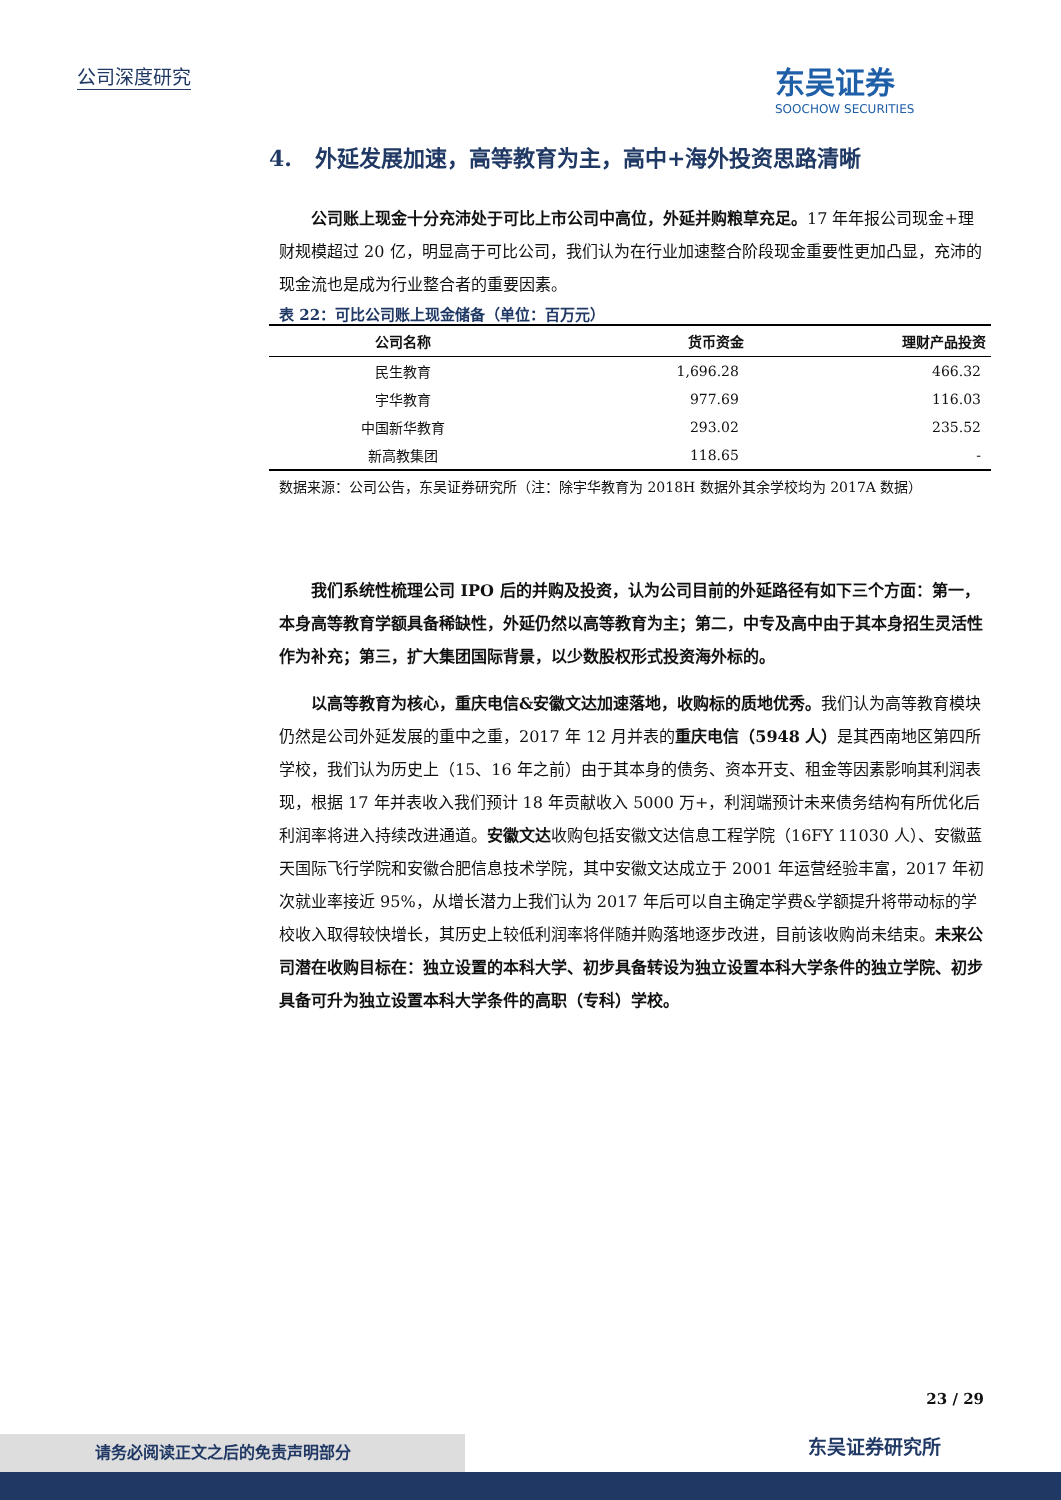公司深度研究
东吴证券
SOOCHOW SECURITIES
4. 外延发展加速，高等教育为主，高中+海外投资思路清晰
公司账上现金十分充沛处于可比上市公司中高位，外延并购粮草充足。17 年年报公司现金+理财规模超过 20 亿，明显高于可比公司，我们认为在行业加速整合阶段现金重要性更加凸显，充沛的现金流也是成为行业整合者的重要因素。
表 22：可比公司账上现金储备（单位：百万元）
| 公司名称 | 货币资金 | 理财产品投资 |
| --- | --- | --- |
| 民生教育 | 1,696.28 | 466.32 |
| 宇华教育 | 977.69 | 116.03 |
| 中国新华教育 | 293.02 | 235.52 |
| 新高教集团 | 118.65 | - |
数据来源：公司公告，东吴证券研究所（注：除宇华教育为 2018H 数据外其余学校均为 2017A 数据）
我们系统性梳理公司 IPO 后的并购及投资，认为公司目前的外延路径有如下三个方面：第一，本身高等教育学额具备稀缺性，外延仍然以高等教育为主；第二，中专及高中由于其本身招生灵活性作为补充；第三，扩大集团国际背景，以少数股权形式投资海外标的。
以高等教育为核心，重庆电信&安徽文达加速落地，收购标的质地优秀。我们认为高等教育模块仍然是公司外延发展的重中之重，2017 年 12 月并表的重庆电信（5948 人）是其西南地区第四所学校，我们认为历史上（15、16 年之前）由于其本身的债务、资本开支、租金等因素影响其利润表现，根据 17 年并表收入我们预计 18 年贡献收入 5000 万+，利润端预计未来债务结构有所优化后利润率将进入持续改进通道。安徽文达收购包括安徽文达信息工程学院（16FY 11030 人）、安徽蓝天国际飞行学院和安徽合肥信息技术学院，其中安徽文达成立于 2001 年运营经验丰富，2017 年初次就业率接近 95%，从增长潜力上我们认为 2017 年后可以自主确定学费&学额提升将带动标的学校收入取得较快增长，其历史上较低利润率将伴随并购落地逐步改进，目前该收购尚未结束。未来公司潜在收购目标在：独立设置的本科大学、初步具备转设为独立设置本科大学条件的独立学院、初步具备可升为独立设置本科大学条件的高职（专科）学校。
23 / 29
东吴证券研究所
请务必阅读正文之后的免责声明部分